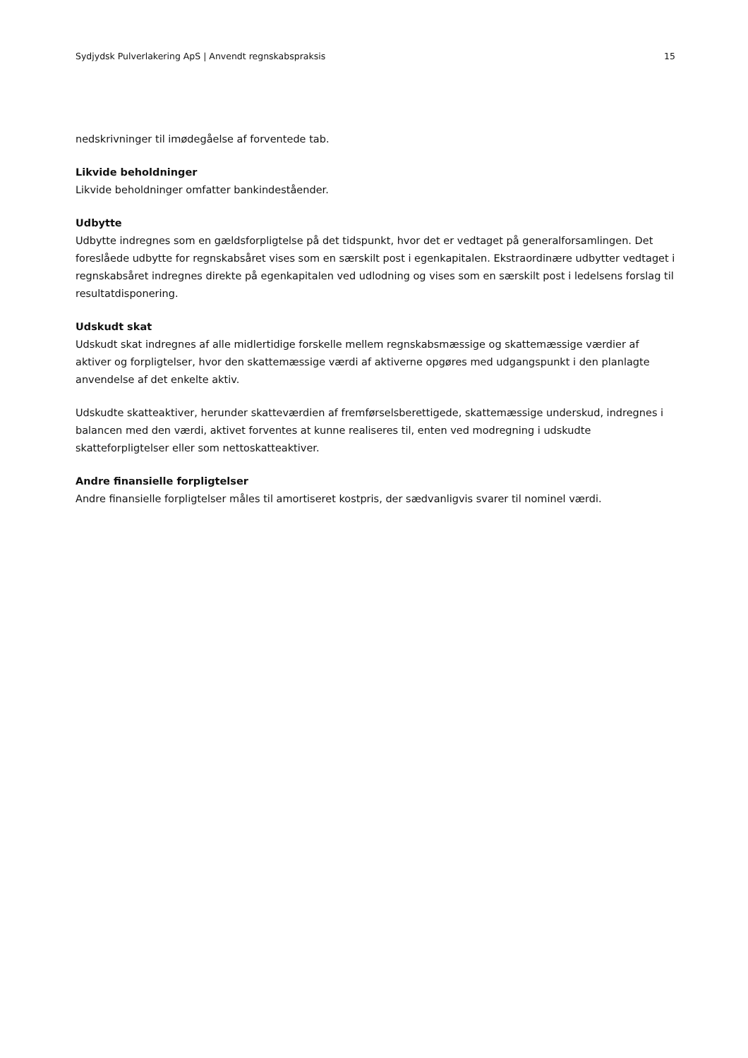Sydjydsk Pulverlakering ApS | Anvendt regnskabspraksis 15
nedskrivninger til imødegåelse af forventede tab.
Likvide beholdninger
Likvide beholdninger omfatter bankindeståender.
Udbytte
Udbytte indregnes som en gældsforpligtelse på det tidspunkt, hvor det er vedtaget på generalforsamlingen. Det foreslåede udbytte for regnskabsåret vises som en særskilt post i egenkapitalen. Ekstraordinære udbytter vedtaget i regnskabsåret indregnes direkte på egenkapitalen ved udlodning og vises som en særskilt post i ledelsens forslag til resultatdisponering.
Udskudt skat
Udskudt skat indregnes af alle midlertidige forskelle mellem regnskabsmæssige og skattemæssige værdier af aktiver og forpligtelser, hvor den skattemæssige værdi af aktiverne opgøres med udgangspunkt i den planlagte anvendelse af det enkelte aktiv.
Udskudte skatteaktiver, herunder skatteværdien af fremførselsberettigede, skattemæssige underskud, indregnes i balancen med den værdi, aktivet forventes at kunne realiseres til, enten ved modregning i udskudte skatteforpligtelser eller som nettoskatteaktiver.
Andre finansielle forpligtelser
Andre finansielle forpligtelser måles til amortiseret kostpris, der sædvanligvis svarer til nominel værdi.